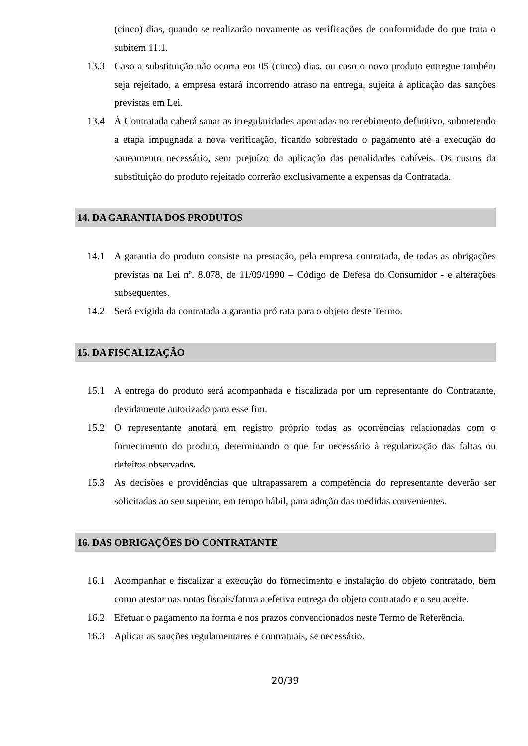(cinco) dias, quando se realizarão novamente as verificações de conformidade do que trata o subitem 11.1.
13.3 Caso a substituição não ocorra em 05 (cinco) dias, ou caso o novo produto entregue também seja rejeitado, a empresa estará incorrendo atraso na entrega, sujeita à aplicação das sanções previstas em Lei.
13.4 À Contratada caberá sanar as irregularidades apontadas no recebimento definitivo, submetendo a etapa impugnada a nova verificação, ficando sobrestado o pagamento até a execução do saneamento necessário, sem prejuízo da aplicação das penalidades cabíveis. Os custos da substituição do produto rejeitado correrão exclusivamente a expensas da Contratada.
14. DA GARANTIA DOS PRODUTOS
14.1 A garantia do produto consiste na prestação, pela empresa contratada, de todas as obrigações previstas na Lei nº. 8.078, de 11/09/1990 – Código de Defesa do Consumidor - e alterações subsequentes.
14.2 Será exigida da contratada a garantia pró rata para o objeto deste Termo.
15. DA FISCALIZAÇÃO
15.1 A entrega do produto será acompanhada e fiscalizada por um representante do Contratante, devidamente autorizado para esse fim.
15.2 O representante anotará em registro próprio todas as ocorrências relacionadas com o fornecimento do produto, determinando o que for necessário à regularização das faltas ou defeitos observados.
15.3 As decisões e providências que ultrapassarem a competência do representante deverão ser solicitadas ao seu superior, em tempo hábil, para adoção das medidas convenientes.
16. DAS OBRIGAÇÕES DO CONTRATANTE
16.1 Acompanhar e fiscalizar a execução do fornecimento e instalação do objeto contratado, bem como atestar nas notas fiscais/fatura a efetiva entrega do objeto contratado e o seu aceite.
16.2 Efetuar o pagamento na forma e nos prazos convencionados neste Termo de Referência.
16.3 Aplicar as sanções regulamentares e contratuais, se necessário.
20/39